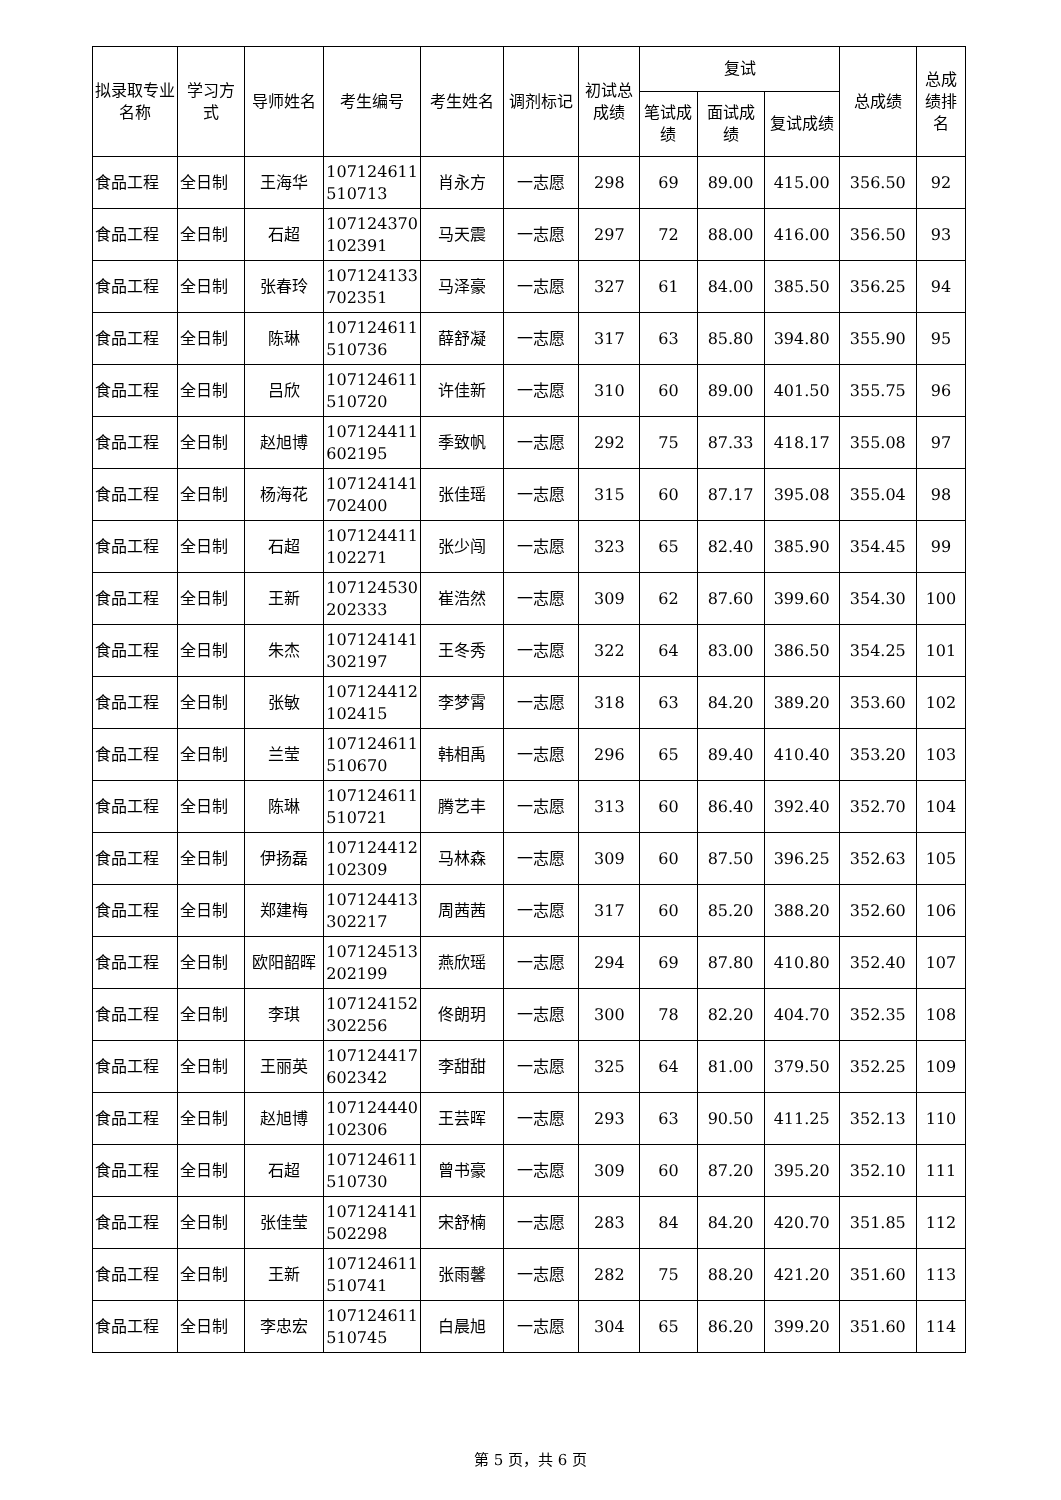| 拟录取专业名称 | 学习方式 | 导师姓名 | 考生编号 | 考生姓名 | 调剂标记 | 初试总成绩 | 复试 | | | 总成绩 | 总成绩排名 |
| --- | --- | --- | --- | --- | --- | --- | --- | --- | --- | --- | --- |
| | | | | | | | 笔试成绩 | 面试成绩 | 复试成绩 | | |
| 食品工程 | 全日制 | 王海华 | 107124611 510713 | 肖永方 | 一志愿 | 298 | 69 | 89.00 | 415.00 | 356.50 | 92 |
| 食品工程 | 全日制 | 石超 | 107124370 102391 | 马天震 | 一志愿 | 297 | 72 | 88.00 | 416.00 | 356.50 | 93 |
| 食品工程 | 全日制 | 张春玲 | 107124133 702351 | 马泽豪 | 一志愿 | 327 | 61 | 84.00 | 385.50 | 356.25 | 94 |
| 食品工程 | 全日制 | 陈琳 | 107124611 510736 | 薛舒凝 | 一志愿 | 317 | 63 | 85.80 | 394.80 | 355.90 | 95 |
| 食品工程 | 全日制 | 吕欣 | 107124611 510720 | 许佳新 | 一志愿 | 310 | 60 | 89.00 | 401.50 | 355.75 | 96 |
| 食品工程 | 全日制 | 赵旭博 | 107124411 602195 | 季致帆 | 一志愿 | 292 | 75 | 87.33 | 418.17 | 355.08 | 97 |
| 食品工程 | 全日制 | 杨海花 | 107124141 702400 | 张佳瑶 | 一志愿 | 315 | 60 | 87.17 | 395.08 | 355.04 | 98 |
| 食品工程 | 全日制 | 石超 | 107124411 102271 | 张少闯 | 一志愿 | 323 | 65 | 82.40 | 385.90 | 354.45 | 99 |
| 食品工程 | 全日制 | 王新 | 107124530 202333 | 崔浩然 | 一志愿 | 309 | 62 | 87.60 | 399.60 | 354.30 | 100 |
| 食品工程 | 全日制 | 朱杰 | 107124141 302197 | 王冬秀 | 一志愿 | 322 | 64 | 83.00 | 386.50 | 354.25 | 101 |
| 食品工程 | 全日制 | 张敏 | 107124412 102415 | 李梦霄 | 一志愿 | 318 | 63 | 84.20 | 389.20 | 353.60 | 102 |
| 食品工程 | 全日制 | 兰莹 | 107124611 510670 | 韩相禹 | 一志愿 | 296 | 65 | 89.40 | 410.40 | 353.20 | 103 |
| 食品工程 | 全日制 | 陈琳 | 107124611 510721 | 腾艺丰 | 一志愿 | 313 | 60 | 86.40 | 392.40 | 352.70 | 104 |
| 食品工程 | 全日制 | 伊扬磊 | 107124412 102309 | 马林森 | 一志愿 | 309 | 60 | 87.50 | 396.25 | 352.63 | 105 |
| 食品工程 | 全日制 | 郑建梅 | 107124413 302217 | 周茜茜 | 一志愿 | 317 | 60 | 85.20 | 388.20 | 352.60 | 106 |
| 食品工程 | 全日制 | 欧阳韶晖 | 107124513 202199 | 燕欣瑶 | 一志愿 | 294 | 69 | 87.80 | 410.80 | 352.40 | 107 |
| 食品工程 | 全日制 | 李琪 | 107124152 302256 | 佟朗玥 | 一志愿 | 300 | 78 | 82.20 | 404.70 | 352.35 | 108 |
| 食品工程 | 全日制 | 王丽英 | 107124417 602342 | 李甜甜 | 一志愿 | 325 | 64 | 81.00 | 379.50 | 352.25 | 109 |
| 食品工程 | 全日制 | 赵旭博 | 107124440 102306 | 王芸晖 | 一志愿 | 293 | 63 | 90.50 | 411.25 | 352.13 | 110 |
| 食品工程 | 全日制 | 石超 | 107124611 510730 | 曾书豪 | 一志愿 | 309 | 60 | 87.20 | 395.20 | 352.10 | 111 |
| 食品工程 | 全日制 | 张佳莹 | 107124141 502298 | 宋舒楠 | 一志愿 | 283 | 84 | 84.20 | 420.70 | 351.85 | 112 |
| 食品工程 | 全日制 | 王新 | 107124611 510741 | 张雨馨 | 一志愿 | 282 | 75 | 88.20 | 421.20 | 351.60 | 113 |
| 食品工程 | 全日制 | 李忠宏 | 107124611 510745 | 白晨旭 | 一志愿 | 304 | 65 | 86.20 | 399.20 | 351.60 | 114 |
第 5 页，共 6 页